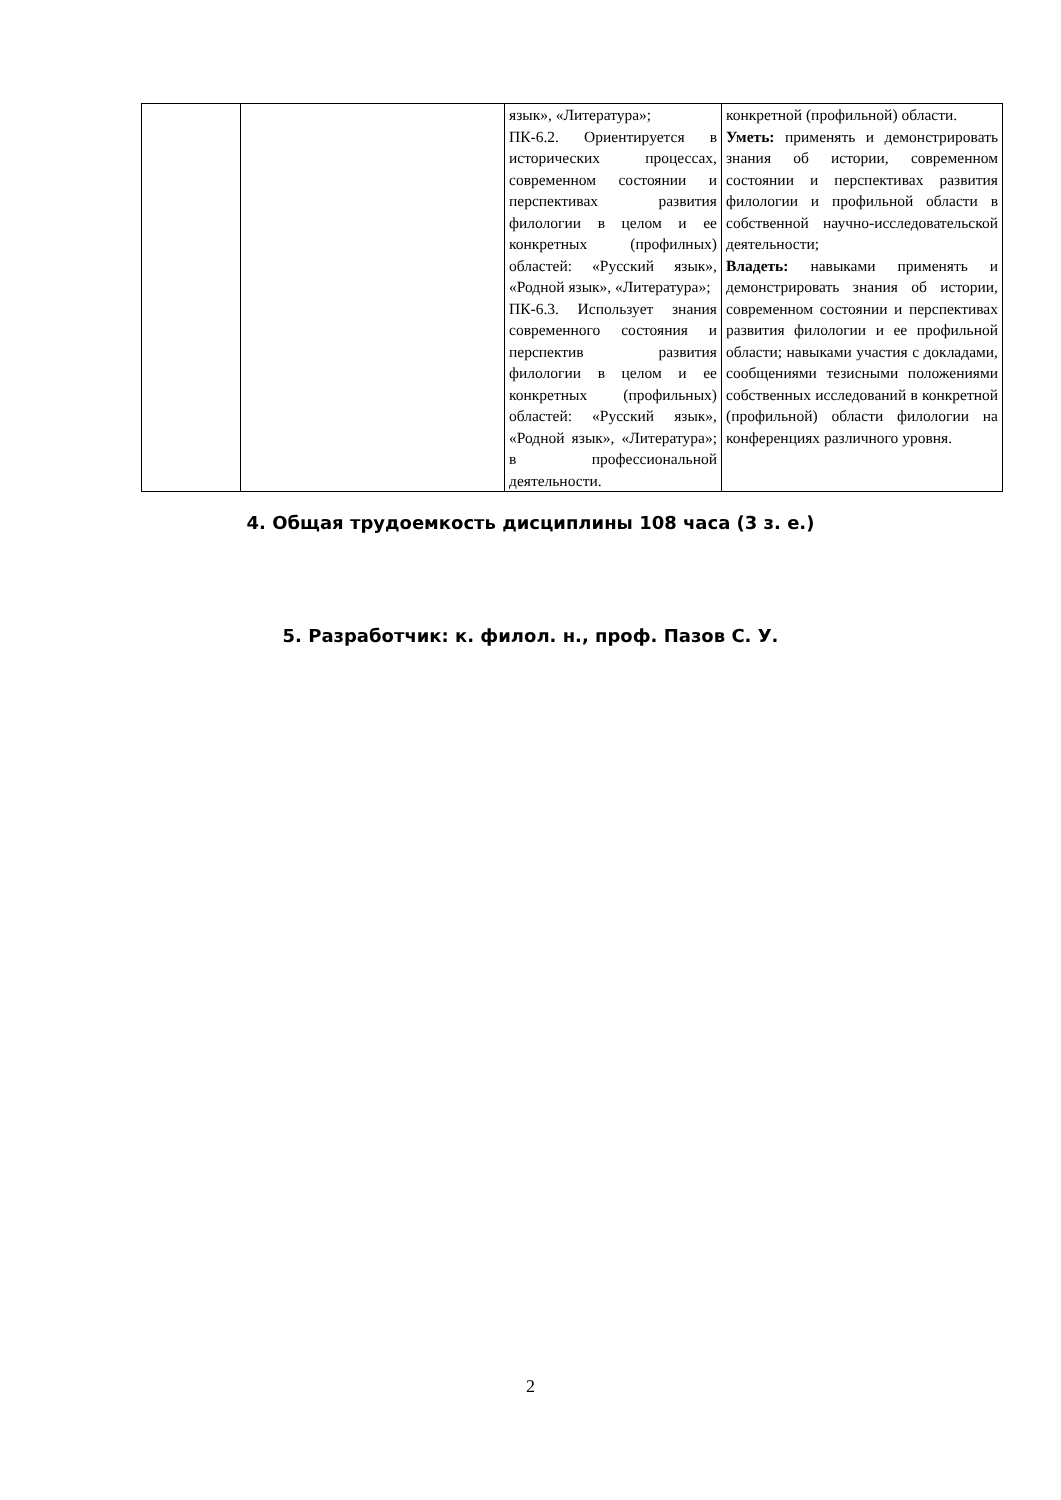| | | язык», «Литература»; ПК-6.2. Ориентируется в исторических процессах, современном состоянии и перспективах развития филологии в целом и ее конкретных (профилных) областей: «Русский язык», «Родной язык», «Литература»; ПК-6.3. Использует знания современного состояния и перспектив развития филологии в целом и ее конкретных (профильных) областей: «Русский язык», «Родной язык», «Литература»; в профессиональной деятельности. | конкретной (профильной) области. Уметь: применять и демонстрировать знания об истории, современном состоянии и перспективах развития филологии и профильной области в собственной научно-исследовательской деятельности; Владеть: навыками применять и демонстрировать знания об истории, современном состоянии и перспективах развития филологии и ее профильной области; навыками участия с докладами, сообщениями тезисными положениями собственных исследований в конкретной (профильной) области филологии на конференциях различного уровня. |
4. Общая трудоемкость дисциплины 108 часа (3 з. е.)
5. Разработчик: к. филол. н., проф. Пазов С. У.
2